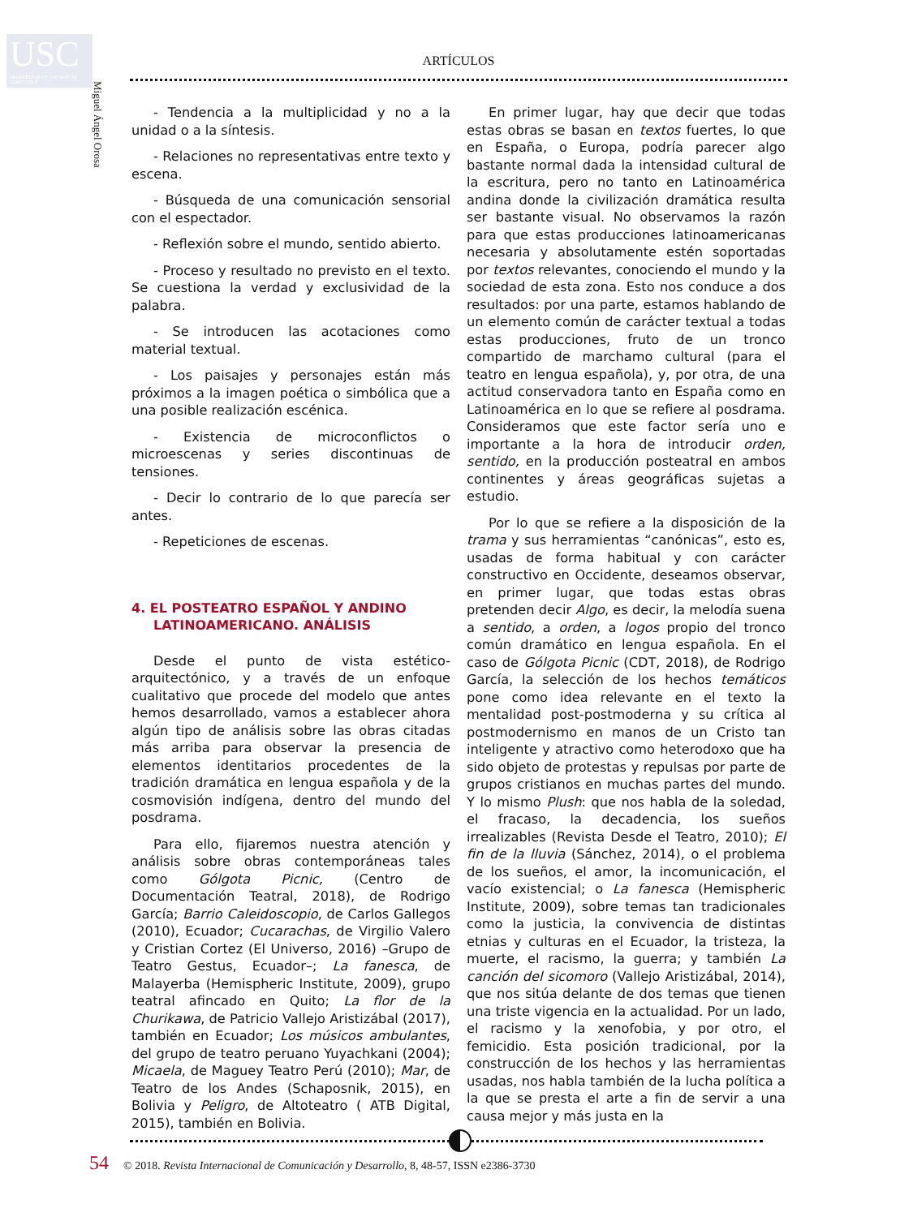USC
UNIVERSIDADE DE SANTIAGO DE COMPOSTELA
Miguel Ángel Orosa
ARTÍCULOS
- Tendencia a la multiplicidad y no a la unidad o a la síntesis.
- Relaciones no representativas entre texto y escena.
- Búsqueda de una comunicación sensorial con el espectador.
- Reflexión sobre el mundo, sentido abierto.
- Proceso y resultado no previsto en el texto. Se cuestiona la verdad y exclusividad de la palabra.
- Se introducen las acotaciones como material textual.
- Los paisajes y personajes están más próximos a la imagen poética o simbólica que a una posible realización escénica.
- Existencia de microconflictos o microescenas y series discontinuas de tensiones.
- Decir lo contrario de lo que parecía ser antes.
- Repeticiones de escenas.
4. EL POSTEATRO ESPAÑOL Y ANDINO LATINOAMERICANO. ANÁLISIS
Desde el punto de vista estético-arquitectónico, y a través de un enfoque cualitativo que procede del modelo que antes hemos desarrollado, vamos a establecer ahora algún tipo de análisis sobre las obras citadas más arriba para observar la presencia de elementos identitarios procedentes de la tradición dramática en lengua española y de la cosmovisión indígena, dentro del mundo del posdrama.
Para ello, fijaremos nuestra atención y análisis sobre obras contemporáneas tales como Gólgota Picnic, (Centro de Documentación Teatral, 2018), de Rodrigo García; Barrio Caleidoscopio, de Carlos Gallegos (2010), Ecuador; Cucarachas, de Virgilio Valero y Cristian Cortez (El Universo, 2016) –Grupo de Teatro Gestus, Ecuador–; La fanesca, de Malayerba (Hemispheric Institute, 2009), grupo teatral afincado en Quito; La flor de la Churikawa, de Patricio Vallejo Aristizábal (2017), también en Ecuador; Los músicos ambulantes, del grupo de teatro peruano Yuyachkani (2004); Micaela, de Maguey Teatro Perú (2010); Mar, de Teatro de los Andes (Schaposnik, 2015), en Bolivia y Peligro, de Altoteatro ( ATB Digital, 2015), también en Bolivia.
En primer lugar, hay que decir que todas estas obras se basan en textos fuertes, lo que en España, o Europa, podría parecer algo bastante normal dada la intensidad cultural de la escritura, pero no tanto en Latinoamérica andina donde la civilización dramática resulta ser bastante visual. No observamos la razón para que estas producciones latinoamericanas necesaria y absolutamente estén soportadas por textos relevantes, conociendo el mundo y la sociedad de esta zona. Esto nos conduce a dos resultados: por una parte, estamos hablando de un elemento común de carácter textual a todas estas producciones, fruto de un tronco compartido de marchamo cultural (para el teatro en lengua española), y, por otra, de una actitud conservadora tanto en España como en Latinoamérica en lo que se refiere al posdrama. Consideramos que este factor sería uno e importante a la hora de introducir orden, sentido, en la producción posteatral en ambos continentes y áreas geográficas sujetas a estudio.
Por lo que se refiere a la disposición de la trama y sus herramientas “canónicas”, esto es, usadas de forma habitual y con carácter constructivo en Occidente, deseamos observar, en primer lugar, que todas estas obras pretenden decir Algo, es decir, la melodía suena a sentido, a orden, a logos propio del tronco común dramático en lengua española. En el caso de Gólgota Picnic (CDT, 2018), de Rodrigo García, la selección de los hechos temáticos pone como idea relevante en el texto la mentalidad post-postmoderna y su crítica al postmodernismo en manos de un Cristo tan inteligente y atractivo como heterodoxo que ha sido objeto de protestas y repulsas por parte de grupos cristianos en muchas partes del mundo. Y lo mismo Plush: que nos habla de la soledad, el fracaso, la decadencia, los sueños irrealizables (Revista Desde el Teatro, 2010); El fin de la lluvia (Sánchez, 2014), o el problema de los sueños, el amor, la incomunicación, el vacío existencial; o La fanesca (Hemispheric Institute, 2009), sobre temas tan tradicionales como la justicia, la convivencia de distintas etnias y culturas en el Ecuador, la tristeza, la muerte, el racismo, la guerra; y también La canción del sicomoro (Vallejo Aristizábal, 2014), que nos sitúa delante de dos temas que tienen una triste vigencia en la actualidad. Por un lado, el racismo y la xenofobia, y por otro, el femicidio. Esta posición tradicional, por la construcción de los hechos y las herramientas usadas, nos habla también de la lucha política a la que se presta el arte a fin de servir a una causa mejor y más justa en la
54 © 2018. Revista Internacional de Comunicación y Desarrollo, 8, 48-57, ISSN e2386-3730